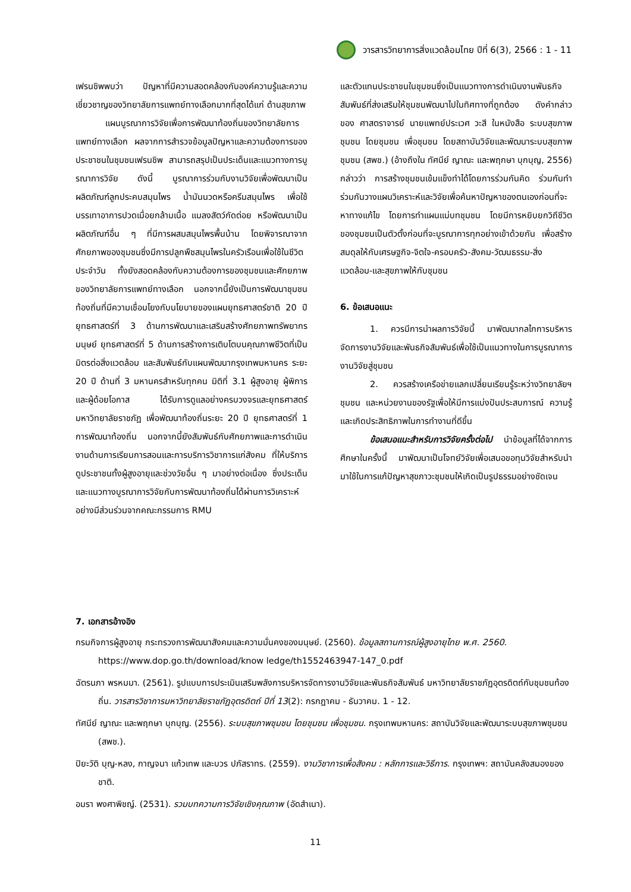วารสารวิทยาการสิ่งแวดล้อมไทย ปีที่ 6(3), 2566 : 1 - 11
เฟรนชิพพบว่า ปัญหาที่มีความสอดคล้องกับองค์ความรู้และความเชี่ยวชาญของวิทยาลัยการแพทย์ทางเลือกมากที่สุดได้แก่ ด้านสุขภาพ
แผนบูรณาการวิจัยเพื่อการพัฒนาท้องถิ่นของวิทยาลัยการแพทย์ทางเลือก ผลจากการสำรวจข้อมูลปัญหาและความต้องการของประชาชนในชุมชนเฟรนชิพ สามารถสรุปเป็นประเด็นและแนวทางการบูรณาการวิจัย ดังนี้ บูรณาการร่วมกับงานวิจัยเพื่อพัฒนาเป็นผลิตภัณฑ์ลูกประคบสมุนไพร น้ำมันนวดหรือครีมสมุนไพร เพื่อใช้บรรเทาอาการปวดเมื่อยกล้ามเนื้อ แมลงสัตว์กัดต่อย หรือพัฒนาเป็นผลิตภัณฑ์อื่น ๆ ที่มีการผสมสมุนไพรพื้นบ้าน โดยพิจารณาจากศักยภาพของชุมชนซึ่งมีการปลูกพืชสมุนไพรในครัวเรือนเพื่อใช้ในชีวิตประจำวัน ทั้งยังสอดคล้องกับความต้องการของชุมชนและศักยภาพของวิทยาลัยการแพทย์ทางเลือก นอกจากนี้ยังเป็นการพัฒนาชุมชนท้องถิ่นที่มีความเชื่อมโยงกับนโยบายของแผนยุทธศาสตร์ชาติ 20 ปี ยุทธศาสตร์ที่ 3 ด้านการพัฒนาและเสริมสร้างศักยภาพทรัพยากรมนุษย์ ยุทธศาสตร์ที่ 5 ด้านการสร้างการเติบโตบนคุณภาพชีวิตที่เป็นมิตรต่อสิ่งแวดล้อม และสัมพันธ์กับแผนพัฒนากรุงเทพมหานคร ระยะ 20 ปี ด้านที่ 3 มหานครสำหรับทุกคน มิติที่ 3.1 ผู้สูงอายุ ผู้พิการ และผู้ด้อยโอกาส ได้รับการดูแลอย่างครบวงจรและยุทธศาสตร์มหาวิทยาลัยราชภัฏ เพื่อพัฒนาท้องถิ่นระยะ 20 ปี ยุทธศาสตร์ที่ 1 การพัฒนาท้องถิ่น นอกจากนี้ยังสัมพันธ์กับศักยภาพและการดำเนินงานด้านการเรียนการสอนและการบริการวิชาการแก่สังคม ที่ให้บริการดูประชาชนทั้งผู้สูงอายุและช่วงวัยอื่น ๆ มาอย่างต่อเนื่อง ซึ่งประเด็นและแนวทางบูรณาการวิจัยกับการพัฒนาท้องถิ่นได้ผ่านการวิเคราะห์อย่างมีส่วนร่วมจากคณะกรรมการ RMU
และตัวแทนประชาชนในชุมชนซึ่งเป็นแนวทางการดำเนินงานพันธกิจสัมพันธ์ที่ส่งเสริมให้ชุมชนพัฒนาไปในทิศทางที่ถูกต้อง ดังคำกล่าวของ ศาสตราจารย์ นายแพทย์ประเวศ วะสี ในหนังสือ ระบบสุขภาพชุมชน โดยชุมชน เพื่อชุมชน โดยสถาบันวิจัยและพัฒนาระบบสุขภาพชุมชน (สพช.) (อ้างถึงใน ทัศนีย์ ญาณะ และพฤกษา บุกบุญ, 2556) กล่าวว่า การสร้างชุมชนเข้มแข็งทำได้โดยการร่วมกันคิด ร่วมกันทำ ร่วมกันวางแผนวิเคราะห์และวิจัยเพื่อค้นหาปัญหาของตนเองก่อนที่จะหาทางแก้ไข โดยการทำแผนแม่บทชุมชน โดยมีการหยิบยกวิถีชีวิตของชุมชนเป็นตัวตั้งก่อนที่จะบูรณาการทุกอย่างเข้าด้วยกัน เพื่อสร้างสมดุลให้กับเศรษฐกิจ-จิตใจ-ครอบครัว-สังคม-วัฒนธรรม-สิ่งแวดล้อม-และสุขภาพให้กับชุมชน
6. ข้อเสนอแนะ
1. ควรมีการนำผลการวิจัยนี้ มาพัฒนากลไกการบริหารจัดการงานวิจัยและพันธกิจสัมพันธ์เพื่อใช้เป็นแนวทางในการบูรณาการงานวิจัยสู่ชุมชน
2. ควรสร้างเครือข่ายแลกเปลี่ยนเรียนรู้ระหว่างวิทยาลัยฯ ชุมชน และหน่วยงานของรัฐเพื่อให้มีการแบ่งปันประสบการณ์ ความรู้ และเกิดประสิทธิภาพในการทำงานที่ดีขึ้น
ข้อเสนอแนะสำหรับการวิจัยครั้งต่อไป นำข้อมูลที่ได้จากการศึกษาในครั้งนี้ มาพัฒนาเป็นโจทย์วิจัยเพื่อเสนอขอทุนวิจัยสำหรับนำมาใช้ในการแก้ปัญหาสุขภาวะชุมชนให้เกิดเป็นรูปธรรมอย่างชัดเจน
7. เอกสารอ้างอิง
กรมกิจการผู้สูงอายุ กระทรวงการพัฒนาสังคมและความมั่นคงของมนุษย์. (2560). ข้อมูลสถานการณ์ผู้สูงอายุไทย พ.ศ. 2560. https://www.dop.go.th/download/know ledge/th1552463947-147_0.pdf
ฉัตรนภา พรหมมา. (2561). รูปแบบการประเมินเสริมพลังการบริหารจัดการงานวิจัยและพันธกิจสัมพันธ์ มหาวิทยาลัยราชภัฏอุตรดิตถ์กับชุมชนท้องถิ่น. วารสารวิชาการมหาวิทยาลัยราชภัฏอุตรดิตถ์ ปีที่ 13(2): กรกฎาคม - ธันวาคม. 1 - 12.
ทัศนีย์ ญาณะ และพฤกษา บุกบุญ. (2556). ระบบสุขภาพชุมชน โดยชุมชน เพื่อชุมชน. กรุงเทพมหานคร: สถาบันวิจัยและพัฒนาระบบสุขภาพชุมชน (สพช.).
ปิยะวัติ บุญ-หลง, กาญจนา แก้วเทพ และบวร ปภัสราทร. (2559). งานวิชาการเพื่อสังคม : หลักการและวิธีการ. กรุงเทพฯ: สถาบันคลังสมองของชาติ.
อมรา พงศาพิชญ์. (2531). รวมบทความการวิจัยเชิงคุณภาพ (อัดสำเนา).
11